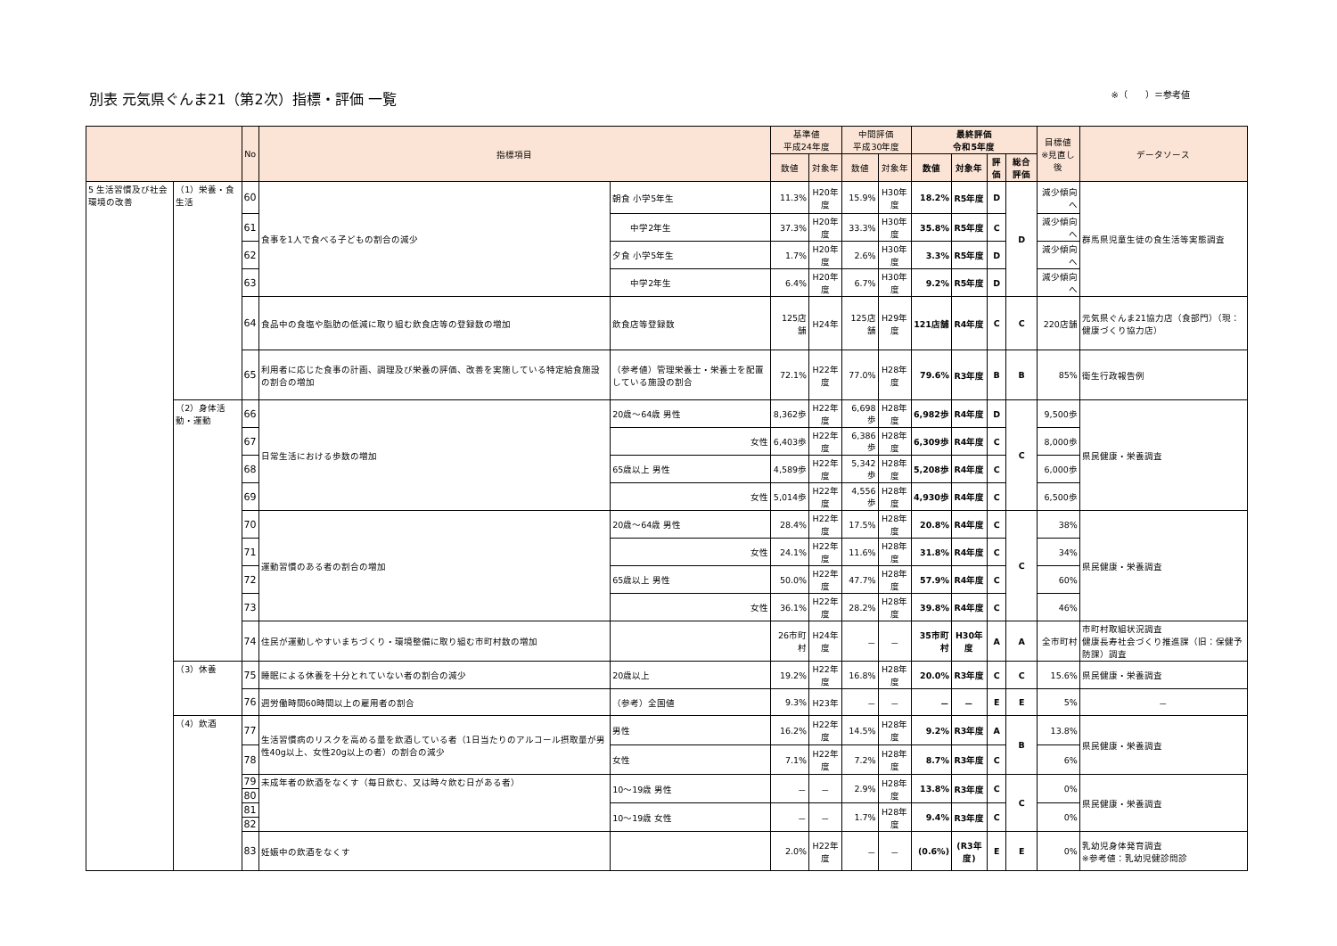別表 元気県ぐんま21（第2次）指標・評価 一覧
※（　　）＝参考値
| | | No | 指標項目 | | 基準値 平成24年度 | | 中間評価 平成30年度 | | 最終評価 令和5年度 | | | | 目標値 ※見直し後 | データソース |
| --- | --- | --- | --- | --- | --- | --- | --- | --- | --- | --- | --- | --- | --- | --- |
| | | | | | 数値 | 対象年 | 数値 | 対象年 | 数値 | 対象年 | 評価 | 総合評価 | | |
| 5 生活習慣及び社会環境の改善 | （1）栄養・食生活 | 60 | 食事を1人で食べる子どもの割合の減少 | 朝食 小学5年生 | 11.3% | H20年度 | 15.9% | H30年度 | 18.2% | R5年度 | D | D | 減少傾向へ | 群馬県児童生徒の食生活等実態調査 |
| | | 61 | | 中学2年生 | 37.3% | H20年度 | 33.3% | H30年度 | 35.8% | R5年度 | C | | 減少傾向へ | |
| | | 62 | | 夕食 小学5年生 | 1.7% | H20年度 | 2.6% | H30年度 | 3.3% | R5年度 | D | | 減少傾向へ | |
| | | 63 | | 中学2年生 | 6.4% | H20年度 | 6.7% | H30年度 | 9.2% | R5年度 | D | | 減少傾向へ | |
| | | 64 | 食品中の食塩や脂肪の低減に取り組む飲食店等の登録数の増加 | 飲食店等登録数 | 125店舗 | H24年 | 125店舗 | H29年度 | 121店舗 | R4年度 | C | C | 220店舗 | 元気県ぐんま21協力店（食部門）（現：健康づくり協力店） |
| | | 65 | 利用者に応じた食事の計画、調理及び栄養の評価、改善を実施している特定給食施設の割合の増加 | （参考値）管理栄養士・栄養士を配置している施設の割合 | 72.1% | H22年度 | 77.0% | H28年度 | 79.6% | R3年度 | B | B | 85% | 衛生行政報告例 |
| | （2）身体活動・運動 | 66 | 日常生活における歩数の増加 | 20歳～64歳 男性 | 8,362歩 | H22年度 | 6,698歩 | H28年度 | 6,982歩 | R4年度 | D | C | 9,500歩 | 県民健康・栄養調査 |
| | | 67 | | 女性 | 6,403歩 | H22年度 | 6,386歩 | H28年度 | 6,309歩 | R4年度 | C | | 8,000歩 | |
| | | 68 | | 65歳以上 男性 | 4,589歩 | H22年度 | 5,342歩 | H28年度 | 5,208歩 | R4年度 | C | | 6,000歩 | |
| | | 69 | | 女性 | 5,014歩 | H22年度 | 4,556歩 | H28年度 | 4,930歩 | R4年度 | C | | 6,500歩 | |
| | | 70 | 運動習慣のある者の割合の増加 | 20歳～64歳 男性 | 28.4% | H22年度 | 17.5% | H28年度 | 20.8% | R4年度 | C | C | 38% | 県民健康・栄養調査 |
| | | 71 | | 女性 | 24.1% | H22年度 | 11.6% | H28年度 | 31.8% | R4年度 | C | | 34% | |
| | | 72 | | 65歳以上 男性 | 50.0% | H22年度 | 47.7% | H28年度 | 57.9% | R4年度 | C | | 60% | |
| | | 73 | | 女性 | 36.1% | H22年度 | 28.2% | H28年度 | 39.8% | R4年度 | C | | 46% | |
| | | 74 | 住民が運動しやすいまちづくり・環境整備に取り組む市町村数の増加 | | 26市町村 | H24年度 | － | － | 35市町村 | H30年度 | A | A | 全市町村 | 市町村取組状況調査 健康長寿社会づくり推進課（旧：保健予防課）調査 |
| | （3）休養 | 75 | 睡眠による休養を十分とれていない者の割合の減少 | 20歳以上 | 19.2% | H22年度 | 16.8% | H28年度 | 20.0% | R3年度 | C | C | 15.6% | 県民健康・栄養調査 |
| | | 76 | 週労働時間60時間以上の雇用者の割合 | （参考）全国値 | 9.3% | H23年 | － | － | － | － | E | E | 5% | － |
| | （4）飲酒 | 77 | 生活習慣病のリスクを高める量を飲酒している者（1日当たりのアルコール摂取量が男性40g以上、女性20g以上の者）の割合の減少 | 男性 | 16.2% | H22年度 | 14.5% | H28年度 | 9.2% | R3年度 | A | B | 13.8% | 県民健康・栄養調査 |
| | | 78 | | 女性 | 7.1% | H22年度 | 7.2% | H28年度 | 8.7% | R3年度 | C | | 6% | |
| | | 79 | 未成年者の飲酒をなくす（毎日飲む、又は時々飲む日がある者） | 10～19歳 男性 | － | － | 2.9% | H28年度 | 13.8% | R3年度 | C | C | 0% | 県民健康・栄養調査 |
| | | 80 | | | | | | | | | | | | |
| | | 81 | | 10～19歳 女性 | － | － | 1.7% | H28年度 | 9.4% | R3年度 | C | | 0% | |
| | | 82 | | | | | | | | | | | | |
| | | 83 | 妊娠中の飲酒をなくす | | 2.0% | H22年度 | － | － | (0.6%) | (R3年度) | E | E | 0% | 乳幼児身体発育調査 ※参考値：乳幼児健診問診 |